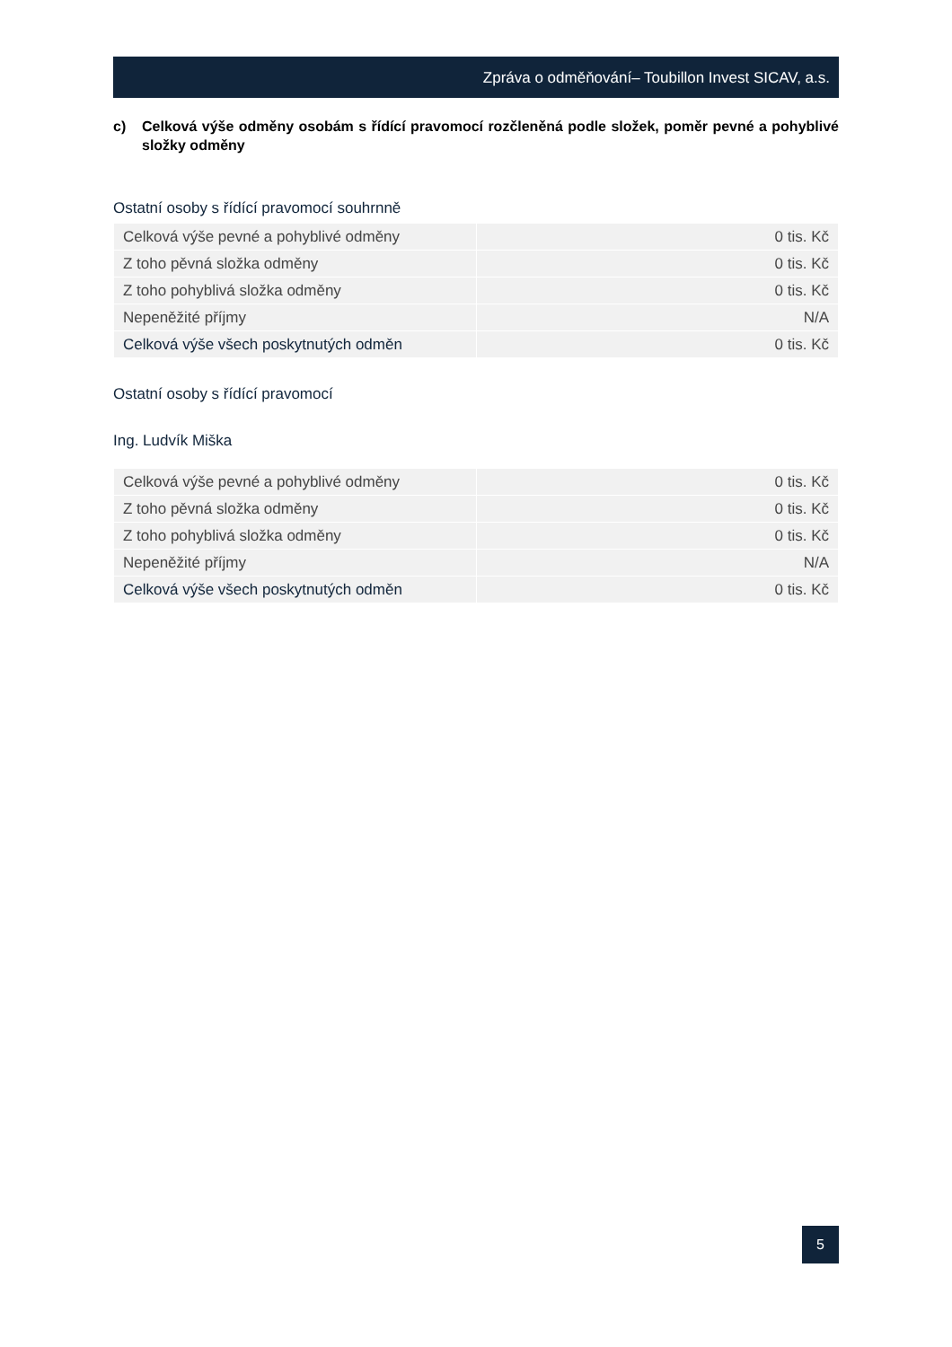Zpráva o odměňování– Toubillon Invest SICAV, a.s.
c) Celková výše odměny osobám s řídící pravomocí rozčleněná podle složek, poměr pevné a pohyblivé složky odměny
Ostatní osoby s řídící pravomocí souhrnně
| Celková výše pevné a pohyblivé odměny | 0 tis. Kč |
| Z toho pěvná složka odměny | 0 tis. Kč |
| Z toho pohyblivá složka odměny | 0 tis. Kč |
| Nepeněžité příjmy | N/A |
| Celková výše všech poskytnutých odměn | 0 tis. Kč |
Ostatní osoby s řídící pravomocí
Ing. Ludvík Miška
| Celková výše pevné a pohyblivé odměny | 0 tis. Kč |
| Z toho pěvná složka odměny | 0 tis. Kč |
| Z toho pohyblivá složka odměny | 0 tis. Kč |
| Nepeněžité příjmy | N/A |
| Celková výše všech poskytnutých odměn | 0 tis. Kč |
5